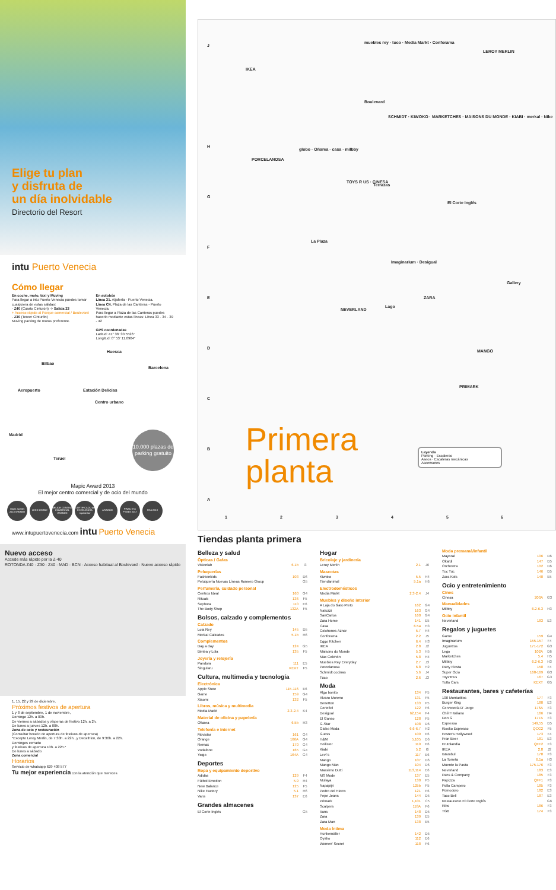Elige tu plan
y disfruta de
un día inolvidable
Directorio del Resort
intu Puerto Venecia
Cómo llegar
En coche, moto, taxi y Muving
Para llegar a intu Puerto Venecia puedes tomar cualquiera de estas salidas:
- Z40 (Cuarto Cinturón) -> Salida 23
+ Acceso rápido al Parque comercial / Boulevard
- Z30 (Tercer Cinturón)
Muving parking de motos preferente.
En autobús
Línea 31. Aljafería - Puerto Venecia.
Línea C4. Plaza de las Canteras - Puerto Venecia.
Para llegar a Plaza de las Canteras puedes hacerlo mediante estas líneas: Línea 33 - 34 - 39 - 42
GPS coordenadas
Latitud: 41° 36' 30.5526"
Longitud: 0° 53' 11.0904"
Huesca
Bilbao
Barcelona
Aeropuerto Estación Delicias
Centro urbano
Madrid
Teruel
10.000 plazas de parking gratuito
Mapic Award 2013
El mejor centro comercial y de ocio del mundo
mapic awards 2013 WINNER
LEED USGBC MEJOR CENTRO COMERCIAL GRANDE
CERTIFICADO de EXCELENCIA tripadvisor
ARAGÓN FINALISTA PYMES 2017
RSA 2019
www.intupuertovenecia.com intu Puerto Venecia
Nuevo acceso
Accede más rápido por la Z-40
ROTONDA Z40 · Z30 · Z40 · MAD · BCN · Acceso habitual al Boulevard · Nuevo acceso rápido
1, 15, 22 y 29 de diciembre.
Próximos festivos de apertura
1 y 8 de septiembre, 1 de noviembre,
Domingo 12h. a 00h.
De viernes a sábados y vísperas de festivo 12h. a 2h.
De lunes a jueves 12h. a 00h.
Zona de ocio y restauración
(Consultar horario de apertura de festivos de apertura)
*Excepto Leroy Merlin, de 7:30h. a 22h., y Decathlon, de 9:30h. a 22h.
Domingos cerrado
y festivos de apertura 10h. a 22h.*
De lunes a sábado
Zona comercial
Horarios
Servicio de whatsapp 629 408 577
Tu mejor experiencia con la atención que mereces
J
H
G
F
E
D
C
B
A
1 2 3 4 5 6
IKEA
muebles rey · tuco · Media Markt · Conforama
LEROY MERLIN
Boulevard
SCHMIDT · KIWOKO · MARKETCHES · MAISONS DU MONDE · KIABI · merkal · Nike
PORCELANOSA
globo · Oñarea · casa · milbby
TOYS R US · CINESA
Terrazas
El Corte Inglés
La Plaza
Imaginarium · Desigual
Gallery
NEVERLAND
Lago
ZARA
MANGO
PRIMARK
Primera
planta
Leyenda
Parking · Escaleras
Aseos · Escaleras mecánicas
Ascensores
Tiendas planta primera
Belleza y salud
Ópticas / Gafas
| Visionlab | 6.1b | I3 |
Peluquerías
| Fashionkids | 103 | D6 |
| Peluquería Nuevas Líneas Romero Group | | G5 |
Perfumería, cuidado personal
| Centros Ideal | 160 | G4 |
| Rituals | 136 | F5 |
| Sephora | 110 | E6 |
| The Body Shop | 132A | F5 |
Bolsos, calzado y complementos
Calzado
| Lola Rey | 145 | D5 |
| Merkal Calzados | 5.1b | H6 |
Complementos
| Day a day | 124 | G5 |
| Bimba y Lola | 135 | F5 |
Joyería y relojería
| Pandora | 111 | E5 |
| Singularu | KEXT | F5 |
Cultura, multimedia y tecnología
Electrónica
| Apple Store | 115-116 | E6 |
| Game | 159 | G4 |
| Xiaomi | 132 | F5 |
Libros, música y multimedia
| Media Markt | 2.3-2.4 | K4 |
Material de oficina y papelería
| Ofiarea | 6.5b | H3 |
Telefonía e internet
| Movistar | 161 | G4 |
| Orange | 166A | G4 |
| Remax | 170 | G4 |
| Vodafone | 165 | G4 |
| Yoigo | 164A | G4 |
Deportes
Ropa y equipamiento deportivo
| Adidas | 129 | F4 |
| Fútbol Emotion | 5.9 | H4 |
| New Balance | 125 | F5 |
| Nike Factory | 5.1 | H6 |
| Vans | 137 | E6 |
Grandes almacenes
| El Corte Inglés | | G5 |
Hogar
Bricolaje y jardinería
| Leroy Merlin | 2.1 | J6 |
Mascotas
| Kiwoko | 5.5 | H4 |
| Tiendanimal | 5.1a | H6 |
Electrodomésticos
| Media Markt | 2.3-2.4 | J4 |
Muebles y diseño interior
| A Loja do Gato Preto | 162 | G4 |
| Natuzzi | 163 | G4 |
| SanCarlos | 160 | G4 |
| Zara Home | 141 | E5 |
| Casa | 6.5a | H3 |
| Colchones Aznar | 5.7 | H4 |
| Conforama | 2.2 | J5 |
| Eggo Kitchen | 6.4 | H3 |
| IKEA | 2.8 | J2 |
| Maisons du Monde | 5.3 | H5 |
| Max Colchón | 5.8 | H4 |
| Muebles Rey Everyday | 2.7 | J3 |
| Porcelanosa | 6.8 | H2 |
| Schmidt cocinas | 5.6 | J4 |
| Tuco | 2.6 | J3 |
Moda
| Algo bonito | 134 | F5 |
| Alvaro Moreno | 131 | F5 |
| Benetton | 133 | F5 |
| Cortefiel | 122 | F6 |
| Desigual | 62,154 | F4 |
| El Ganso | 128 | F5 |
| G-Star | 108 | D6 |
| Globo Moda | 6.6-6.7 | H2 |
| Guess | 109 | E6 |
| H&M | 5,105 | D6 |
| Hollister | 119 | F6 |
| Kiabi | 5.2 | I6 |
| Levi´s | 117 | E6 |
| Mango | 107 | D6 |
| Mango Man | 104 | D6 |
| Massimo Dutti | 113,114 | E6 |
| MS Mode | 137 | E5 |
| Mulaya | 130 | F5 |
| Napapijri | 125b | F5 |
| Pedro del Hierro | 121 | F6 |
| Pepe Jeans | 144 | D5 |
| Primark | 1,101 | C5 |
| Scalpers | 118A | F6 |
| Vans | 148 | D5 |
| Zara | 139 | E5 |
| Zara Man | 138 | E5 |
Moda íntima
| Hunkemöller | 142 | D5 |
| Oysho | 112 | E6 |
| Women' Secret | 118 | F6 |
Moda premamá/infantil
| Mayoral | 106 | D6 |
| Okaïdi | 147 | D5 |
| Orchestra | 102 | D6 |
| Tuc Tuc | 146 | D5 |
| Zara Kids | 140 | E5 |
Ocio y entretenimiento
Cines
| Cinesa | 203A | G3 |
Manualidades
| Milbby | 6.2-6.3 | H3 |
Ocio infantil
| Neverland | 183 | E3 |
Regalos y juguetes
| Game | 159 | G4 |
| Imaginarium | 155-157 | F4 |
| Juguettos | 171-172 | G3 |
| Lego | 102A | D6 |
| Marketches | 5.4 | H5 |
| Milbby | 6.2-6.3 | H3 |
| Party Fiesta | 158 | F4 |
| Super Ocio | 168-169 | G3 |
| Toys'R'us | 167 | G3 |
| Tutto Cars | KEXT | G5 |
Restaurantes, bares y cafeterías
| 100 Montaditos | 177 | F3 |
| Burger King | 180 | E3 |
| Cervecería D' Jorge | 176A | F3 |
| Ché!!! Italiano | 166 | H4 |
| Don G | 177A | F3 |
| Espresso | 149,55 | D5 |
| Kiosko Espresso | QCG2 | F5 |
| Foster's Hollywood | 173 | F4 |
| Fran Beer | 181 | E3 |
| Frutolandia | QFF2 | F3 |
| IKEA | 2.8 | J2 |
| Istambul | 178 | F3 |
| La Torreta | 6.1a | H3 |
| Muerde la Pasta | 175-176 | F3 |
| Neverland | 183 | E3 |
| Pans & Company | 185 | F3 |
| Papizza | QFF1 | F3 |
| Pollo Campero | 185 | F3 |
| Pomodoro | 182 | E3 |
| Taco Bell | 187 | E3 |
| Restaurante El Corte Inglés | | G6 |
| Ribs | 186 | F3 |
| TGB | 174 | F3 |